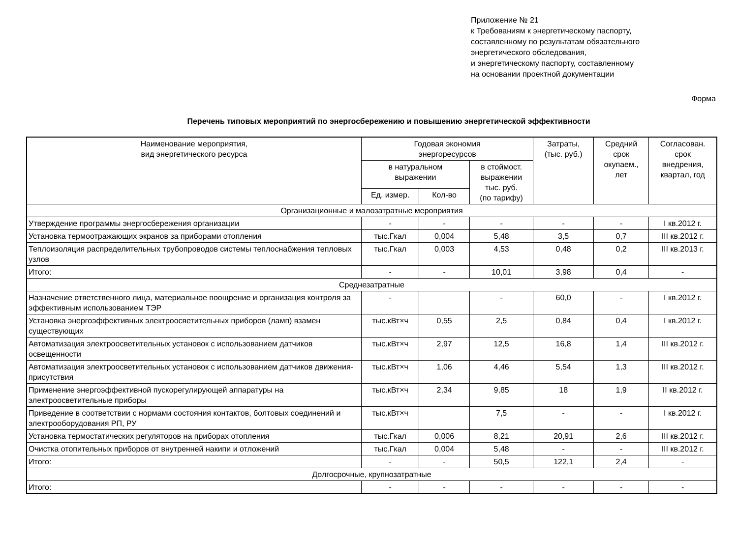Приложение № 21
к Требованиям к энергетическому паспорту,
составленному по результатам обязательного
энергетического обследования,
и энергетическому паспорту, составленному
на основании проектной документации
Форма
Перечень типовых мероприятий по энергосбережению и повышению энергетической эффективности
| Наименование мероприятия, вид энергетического ресурса | Годовая экономия энергоресурсов | | | Затраты, (тыс. руб.) | Средний срок окупаем., лет | Согласован. срок внедрения, квартал, год |
| --- | --- | --- | --- | --- | --- | --- |
| | в натуральном выражении | | в стоймост. выражении тыс. руб. (по тарифу) | | | |
| | Ед. измер. | Кол-во | | | | |
| Организационные и малозатратные мероприятия | | | | | | |
| Утверждение программы энергосбережения организации | - | - | - | - | - | I кв.2012 г. |
| Установка термоотражающих экранов за приборами отопления | тыс.Гкал | 0,004 | 5,48 | 3,5 | 0,7 | III кв.2012 г. |
| Теплоизоляция распределительных трубопроводов системы теплоснабжения тепловых узлов | тыс.Гкал | 0,003 | 4,53 | 0,48 | 0,2 | III кв.2013 г. |
| Итого: | - | - | 10,01 | 3,98 | 0,4 | - |
| Среднезатратные | | | | | | |
| Назначение ответственного лица, материальное поощрение и организация контроля за эффективным использованием ТЭР | - | | - | 60,0 | - | I кв.2012 г. |
| Установка энергоэффективных электроосветительных приборов (ламп) взамен существующих | тыс.кВт×ч | 0,55 | 2,5 | 0,84 | 0,4 | I кв.2012 г. |
| Автоматизация электроосветительных установок с использованием датчиков освещенности | тыс.кВт×ч | 2,97 | 12,5 | 16,8 | 1,4 | III кв.2012 г. |
| Автоматизация электроосветительных установок с использованием датчиков движения-присутствия | тыс.кВт×ч | 1,06 | 4,46 | 5,54 | 1,3 | III кв.2012 г. |
| Применение энергоэффективной пускорегулирующей аппаратуры на электроосветительные приборы | тыс.кВт×ч | 2,34 | 9,85 | 18 | 1,9 | II кв.2012 г. |
| Приведение в соответствии с нормами состояния контактов, болтовых соединений и электрооборудования РП, РУ | тыс.кВт×ч | | 7,5 | - | - | I кв.2012 г. |
| Установка термостатических регуляторов на приборах отопления | тыс.Гкал | 0,006 | 8,21 | 20,91 | 2,6 | III кв.2012 г. |
| Очистка отопительных приборов от внутренней накипи и отложений | тыс.Гкал | 0,004 | 5,48 | - | - | III кв.2012 г. |
| Итого: | - | - | 50,5 | 122,1 | 2,4 | - |
| Долгосрочные, крупнозатратные | | | | | | |
| Итого: | - | - | - | - | - | - |